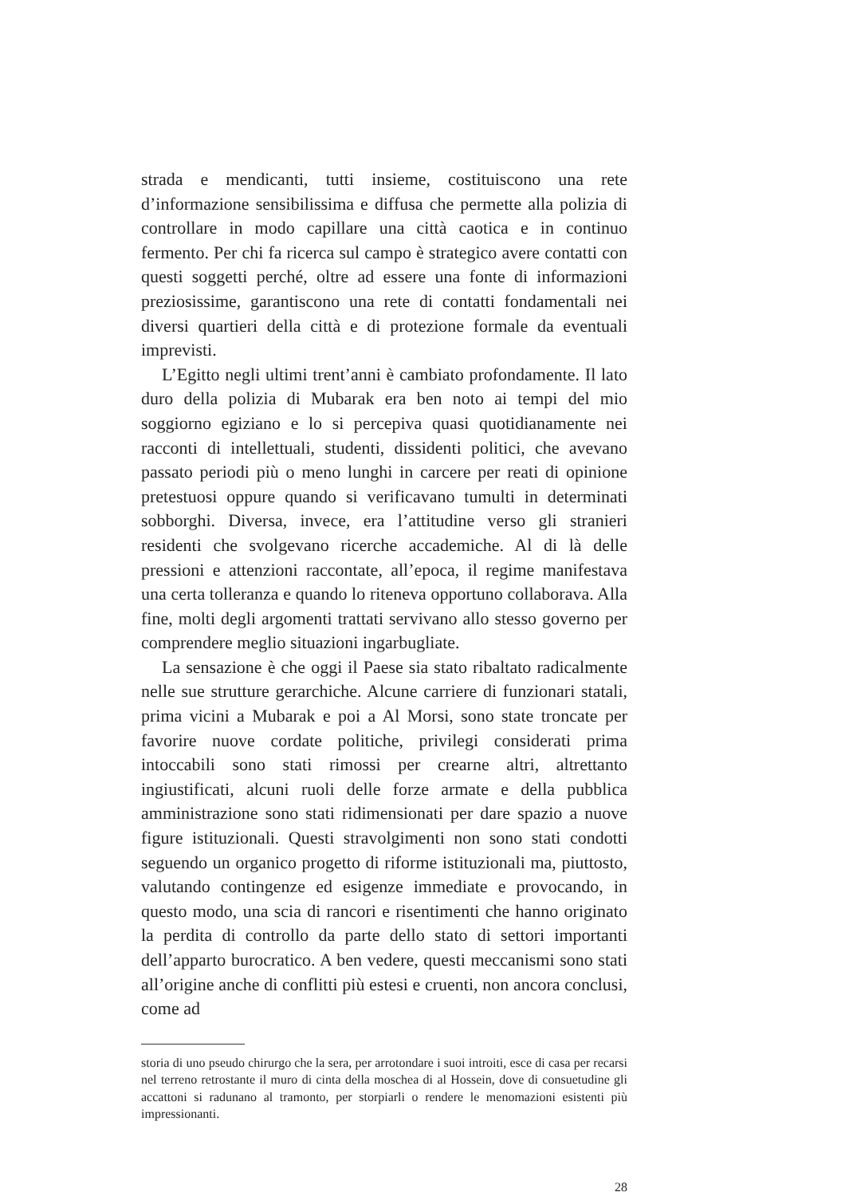strada e mendicanti, tutti insieme, costituiscono una rete d’informazione sensibilissima e diffusa che permette alla polizia di controllare in modo capillare una città caotica e in continuo fermento. Per chi fa ricerca sul campo è strategico avere contatti con questi soggetti perché, oltre ad essere una fonte di informazioni preziosissime, garantiscono una rete di contatti fondamentali nei diversi quartieri della città e di protezione formale da eventuali imprevisti.
L’Egitto negli ultimi trent’anni è cambiato profondamente. Il lato duro della polizia di Mubarak era ben noto ai tempi del mio soggiorno egiziano e lo si percepiva quasi quotidianamente nei racconti di intellettuali, studenti, dissidenti politici, che avevano passato periodi più o meno lunghi in carcere per reati di opinione pretestuosi oppure quando si verificavano tumulti in determinati sobborghi. Diversa, invece, era l’attitudine verso gli stranieri residenti che svolgevano ricerche accademiche. Al di là delle pressioni e attenzioni raccontate, all’epoca, il regime manifestava una certa tolleranza e quando lo riteneva opportuno collaborava. Alla fine, molti degli argomenti trattati servivano allo stesso governo per comprendere meglio situazioni ingarbugliate.
La sensazione è che oggi il Paese sia stato ribaltato radicalmente nelle sue strutture gerarchiche. Alcune carriere di funzionari statali, prima vicini a Mubarak e poi a Al Morsi, sono state troncate per favorire nuove cordate politiche, privilegi considerati prima intoccabili sono stati rimossi per crearne altri, altrettanto ingiustificati, alcuni ruoli delle forze armate e della pubblica amministrazione sono stati ridimensionati per dare spazio a nuove figure istituzionali. Questi stravolgimenti non sono stati condotti seguendo un organico progetto di riforme istituzionali ma, piuttosto, valutando contingenze ed esigenze immediate e provocando, in questo modo, una scia di rancori e risentimenti che hanno originato la perdita di controllo da parte dello stato di settori importanti dell’apparto burocratico. A ben vedere, questi meccanismi sono stati all’origine anche di conflitti più estesi e cruenti, non ancora conclusi, come ad
storia di uno pseudo chirurgo che la sera, per arrotondare i suoi introiti, esce di casa per recarsi nel terreno retrostante il muro di cinta della moschea di al Hossein, dove di consuetudine gli accattoni si radunano al tramonto, per storpiarli o rendere le menomazioni esistenti più impressionanti.
28